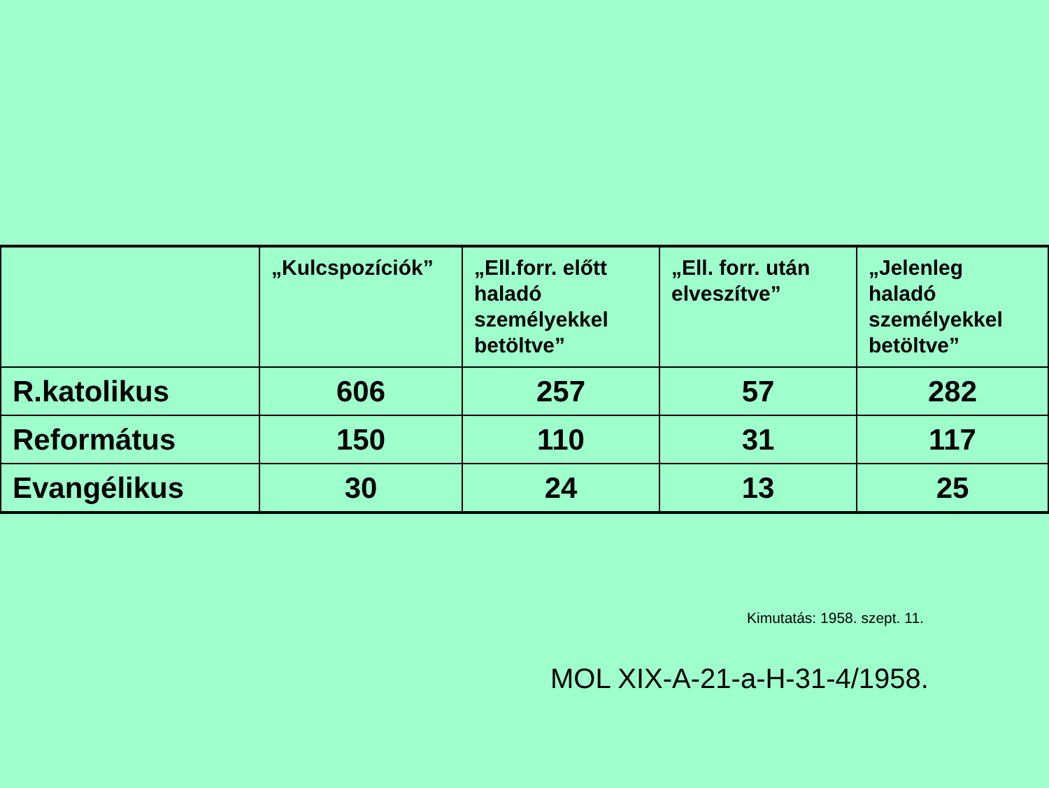| | „Kulcspozíciók” | „Ell.forr. előtt haladó személyekkel betöltve” | „Ell. forr. után elveszítve” | „Jelenleg haladó személyekkel betöltve” |
| --- | --- | --- | --- | --- |
| R.katolikus | 606 | 257 | 57 | 282 |
| Református | 150 | 110 | 31 | 117 |
| Evangélikus | 30 | 24 | 13 | 25 |
Kimutatás: 1958. szept. 11.
MOL XIX-A-21-a-H-31-4/1958.